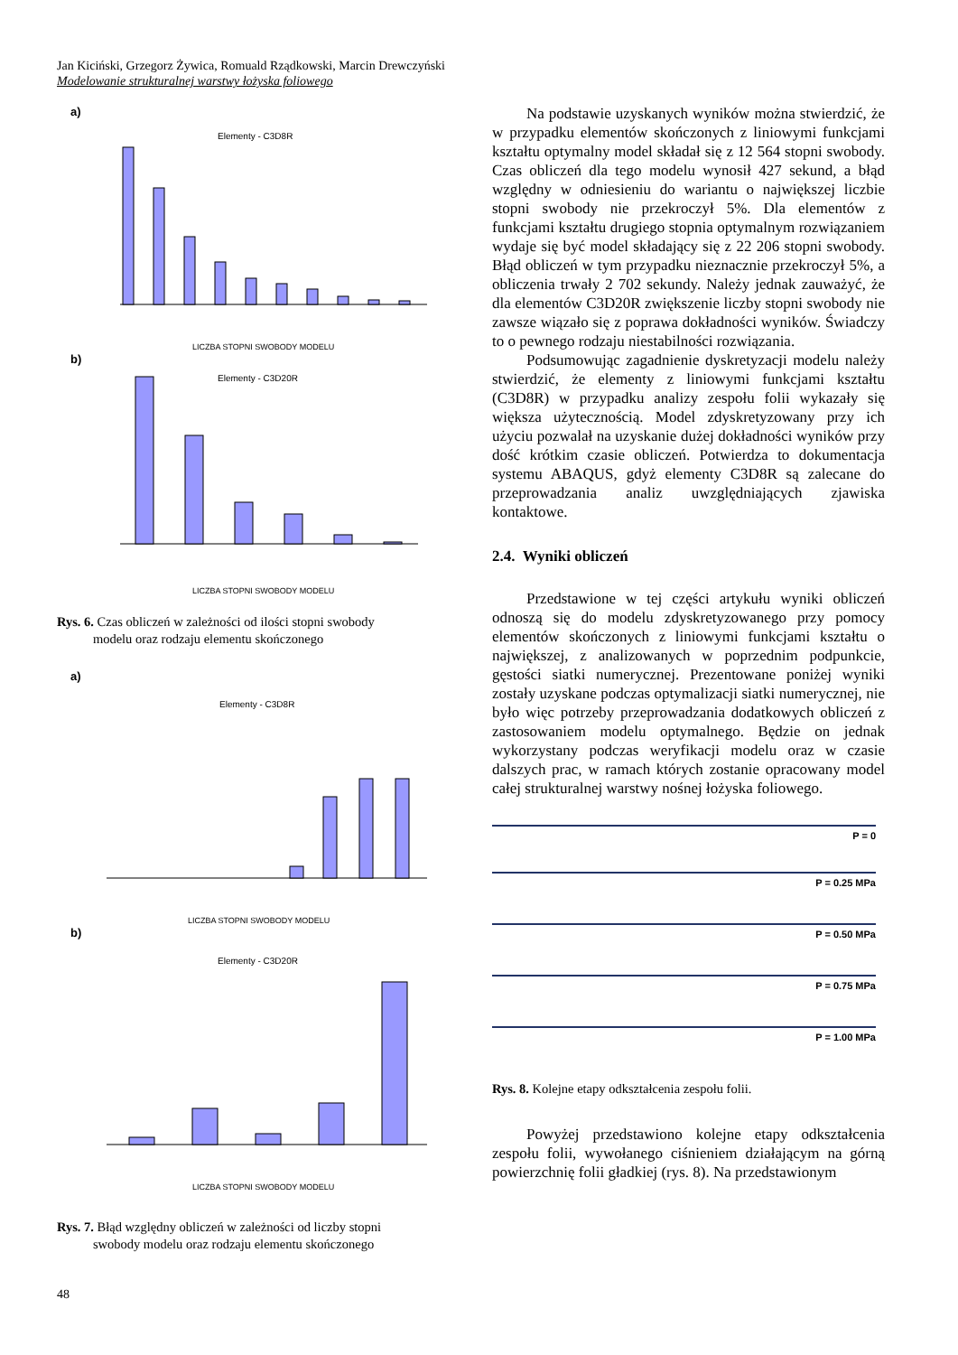Jan Kiciński, Grzegorz Żywica, Romuald Rządkowski, Marcin Drewczyński
Modelowanie strukturalnej warstwy łożyska foliowego
a)
Elementy - C3D8R
LICZBA STOPNI SWOBODY MODELU
b)
Elementy - C3D20R
LICZBA STOPNI SWOBODY MODELU
Rys. 6. Czas obliczeń w zależności od ilości stopni swobody
modelu oraz rodzaju elementu skończonego
a)
Elementy - C3D8R
LICZBA STOPNI SWOBODY MODELU
b)
Elementy - C3D20R
LICZBA STOPNI SWOBODY MODELU
Rys. 7. Błąd względny obliczeń w zależności od liczby stopni
swobody modelu oraz rodzaju elementu skończonego
Na podstawie uzyskanych wyników można stwierdzić, że w przypadku elementów skończonych z liniowymi funkcjami kształtu optymalny model składał się z 12 564 stopni swobody. Czas obliczeń dla tego modelu wynosił 427 sekund, a błąd względny w odniesieniu do wariantu o największej liczbie stopni swobody nie przekroczył 5%. Dla elementów z funkcjami kształtu drugiego stopnia optymalnym rozwiązaniem wydaje się być model składający się z 22 206 stopni swobody. Błąd obliczeń w tym przypadku nieznacznie przekroczył 5%, a obliczenia trwały 2 702 sekundy. Należy jednak zauważyć, że dla elementów C3D20R zwiększenie liczby stopni swobody nie zawsze wiązało się z poprawa dokładności wyników. Świadczy to o pewnego rodzaju niestabilności rozwiązania.
Podsumowując zagadnienie dyskretyzacji modelu należy stwierdzić, że elementy z liniowymi funkcjami kształtu (C3D8R) w przypadku analizy zespołu folii wykazały się większa użytecznością. Model zdyskretyzowany przy ich użyciu pozwalał na uzyskanie dużej dokładności wyników przy dość krótkim czasie obliczeń. Potwierdza to dokumentacja systemu ABAQUS, gdyż elementy C3D8R są zalecane do przeprowadzania analiz uwzględniających zjawiska kontaktowe.
2.4. Wyniki obliczeń
Przedstawione w tej części artykułu wyniki obliczeń odnoszą się do modelu zdyskretyzowanego przy pomocy elementów skończonych z liniowymi funkcjami kształtu o największej, z analizowanych w poprzednim podpunkcie, gęstości siatki numerycznej. Prezentowane poniżej wyniki zostały uzyskane podczas optymalizacji siatki numerycznej, nie było więc potrzeby przeprowadzania dodatkowych obliczeń z zastosowaniem modelu optymalnego. Będzie on jednak wykorzystany podczas weryfikacji modelu oraz w czasie dalszych prac, w ramach których zostanie opracowany model całej strukturalnej warstwy nośnej łożyska foliowego.
P = 0
P = 0.25 MPa
P = 0.50 MPa
P = 0.75 MPa
P = 1.00 MPa
Rys. 8. Kolejne etapy odkształcenia zespołu folii.
Powyżej przedstawiono kolejne etapy odkształcenia zespołu folii, wywołanego ciśnieniem działającym na górną powierzchnię folii gładkiej (rys. 8). Na przedstawionym
48